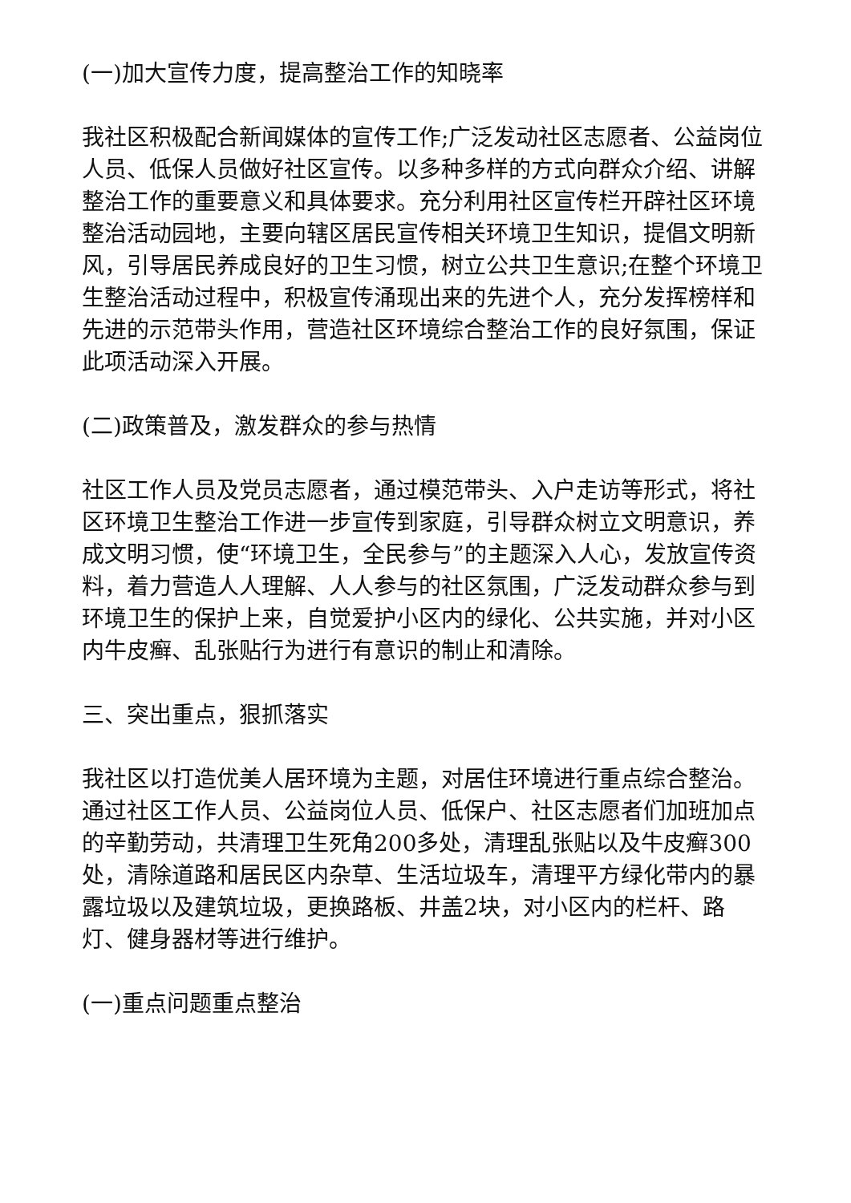(一)加大宣传力度，提高整治工作的知晓率
我社区积极配合新闻媒体的宣传工作;广泛发动社区志愿者、公益岗位人员、低保人员做好社区宣传。以多种多样的方式向群众介绍、讲解整治工作的重要意义和具体要求。充分利用社区宣传栏开辟社区环境整治活动园地，主要向辖区居民宣传相关环境卫生知识，提倡文明新风，引导居民养成良好的卫生习惯，树立公共卫生意识;在整个环境卫生整治活动过程中，积极宣传涌现出来的先进个人，充分发挥榜样和先进的示范带头作用，营造社区环境综合整治工作的良好氛围，保证此项活动深入开展。
(二)政策普及，激发群众的参与热情
社区工作人员及党员志愿者，通过模范带头、入户走访等形式，将社区环境卫生整治工作进一步宣传到家庭，引导群众树立文明意识，养成文明习惯，使“环境卫生，全民参与”的主题深入人心，发放宣传资料，着力营造人人理解、人人参与的社区氛围，广泛发动群众参与到环境卫生的保护上来，自觉爱护小区内的绿化、公共实施，并对小区内牛皮癣、乱张贴行为进行有意识的制止和清除。
三、突出重点，狠抓落实
我社区以打造优美人居环境为主题，对居住环境进行重点综合整治。通过社区工作人员、公益岗位人员、低保户、社区志愿者们加班加点的辛勤劳动，共清理卫生死角200多处，清理乱张贴以及牛皮癣300处，清除道路和居民区内杂草、生活垃圾车，清理平方绿化带内的暴露垃圾以及建筑垃圾，更换路板、井盖2块，对小区内的栏杆、路灯、健身器材等进行维护。
(一)重点问题重点整治